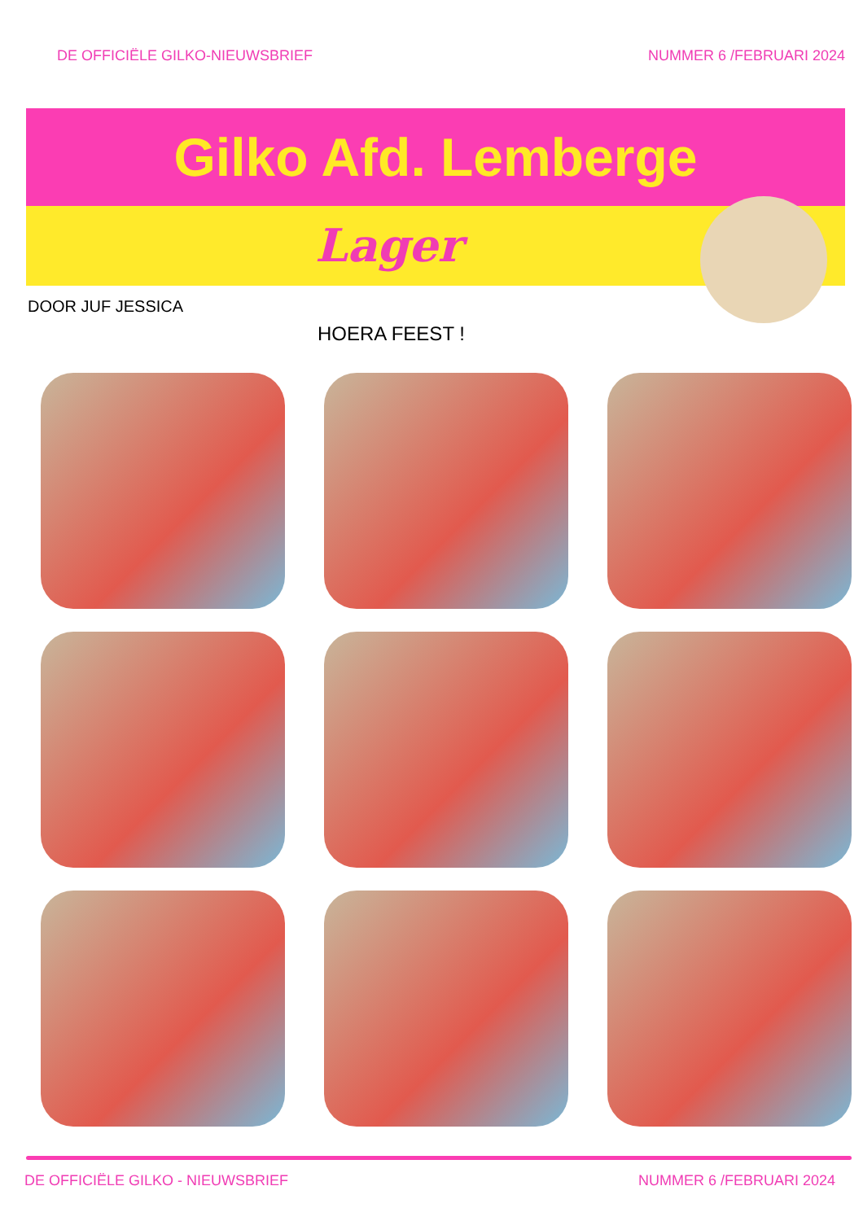DE OFFICIËLE GILKO-NIEUWSBRIEF NUMMER 6 /FEBRUARI 2024
Gilko Afd. Lemberge
Lager
DOOR JUF JESSICA
HOERA FEEST !
DE OFFICIËLE GILKO - NIEUWSBRIEF NUMMER 6 /FEBRUARI 2024